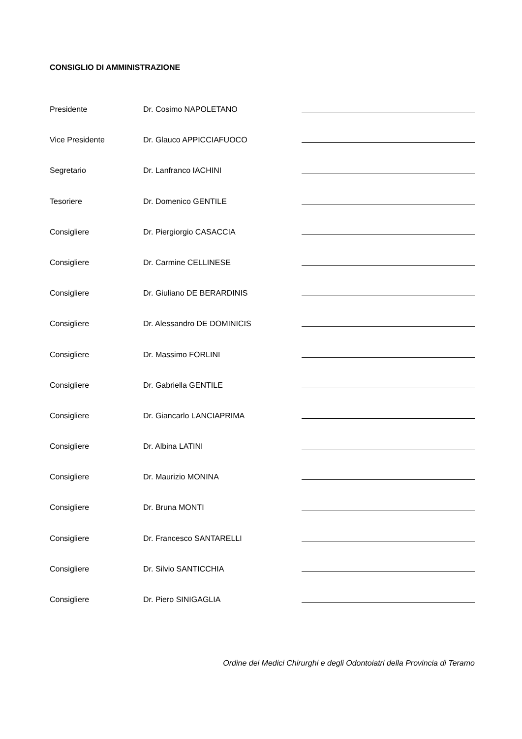CONSIGLIO DI AMMINISTRAZIONE
| Presidente | Dr. Cosimo NAPOLETANO | |
| Vice Presidente | Dr. Glauco APPICCIAFUOCO | |
| Segretario | Dr. Lanfranco IACHINI | |
| Tesoriere | Dr. Domenico GENTILE | |
| Consigliere | Dr. Piergiorgio CASACCIA | |
| Consigliere | Dr. Carmine CELLINESE | |
| Consigliere | Dr. Giuliano DE BERARDINIS | |
| Consigliere | Dr. Alessandro DE DOMINICIS | |
| Consigliere | Dr. Massimo FORLINI | |
| Consigliere | Dr. Gabriella GENTILE | |
| Consigliere | Dr. Giancarlo LANCIAPRIMA | |
| Consigliere | Dr. Albina LATINI | |
| Consigliere | Dr. Maurizio MONINA | |
| Consigliere | Dr. Bruna MONTI | |
| Consigliere | Dr. Francesco SANTARELLI | |
| Consigliere | Dr. Silvio SANTICCHIA | |
| Consigliere | Dr. Piero SINIGAGLIA | |
Ordine dei Medici Chirurghi e degli Odontoiatri della Provincia di Teramo